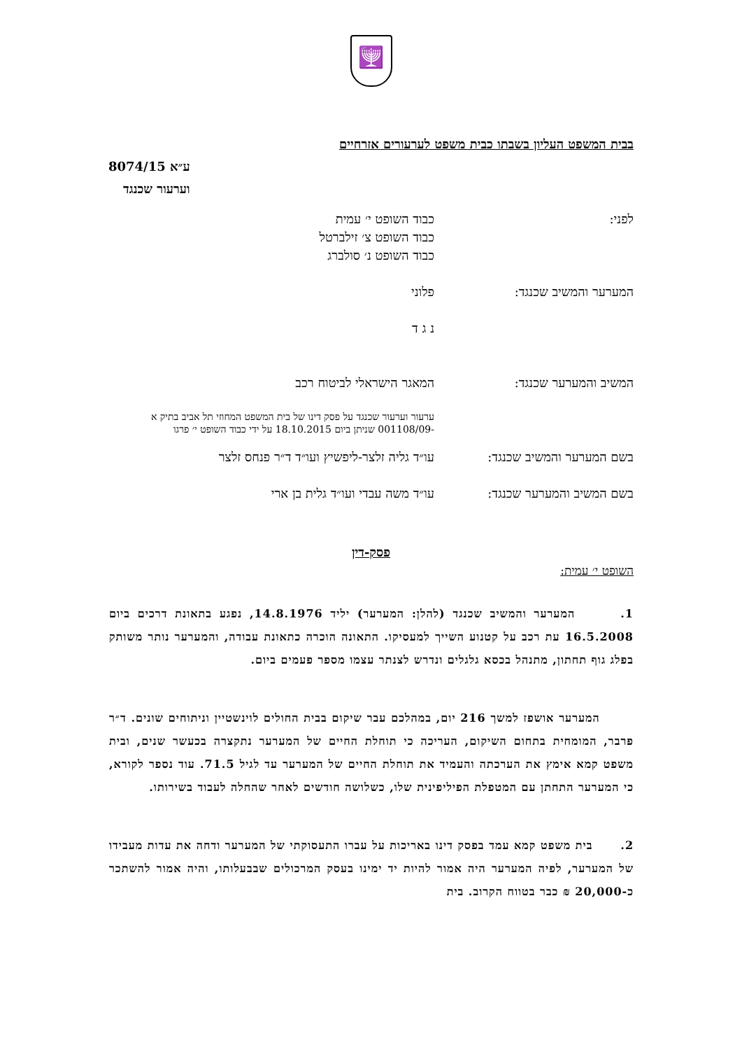🕎
בבית המשפט העליון בשבתו כבית משפט לערעורים אזרחיים
ע״א 8074/15
וערעור שכנגד
| לפני: | כבוד השופט י׳ עמית כבוד השופט צ׳ זילברטל כבוד השופט נ׳ סולברג |
| המערער והמשיב שכנגד: | פלוני |
| | נ ג ד |
| המשיב והמערער שכנגד: | המאגר הישראלי לביטוח רכב |
| | ערעור וערעור שכנגד על פסק דינו של בית המשפט המחוזי תל אביב בתיק א -001108/09 שניתן ביום 18.10.2015 על ידי כבוד השופט י׳ פרגו |
| בשם המערער והמשיב שכנגד: | עו״ד גליה זלצר-ליפשיץ ועו״ד ד״ר פנחס זלצר |
| בשם המשיב והמערער שכנגד: | עו״ד משה עבדי ועו״ד גלית בן ארי |
פסק-דין
השופט י׳ עמית:
1. המערער והמשיב שכנגד (להלן: המערער) יליד 14.8.1976, נפגע בתאונת דרכים ביום 16.5.2008 עת רכב על קטנוע השייך למעסיקו. התאונה הוכרה כתאונת עבודה, והמערער נותר משותק בפלג גוף תחתון, מתנהל בכסא גלגלים ונדרש לצנתר עצמו מספר פעמים ביום.
המערער אושפז למשך 216 יום, במהלכם עבר שיקום בבית החולים לוינשטיין וניתוחים שונים. ד״ר פרבר, המומחית בתחום השיקום, העריכה כי תוחלת החיים של המערער נתקצרה בכעשר שנים, ובית משפט קמא אימץ את הערכתה והעמיד את תוחלת החיים של המערער עד לגיל 71.5. עוד נספר לקורא, כי המערער התחתן עם המטפלת הפיליפינית שלו, כשלושה חודשים לאחר שהחלה לעבוד בשירותו.
2. בית משפט קמא עמד בפסק דינו באריכות על עברו התעסוקתי של המערער ודחה את עדות מעבידו של המערער, לפיה המערער היה אמור להיות יד ימינו בעסק המרכולים שבבעלותו, והיה אמור להשתכר כ-20,000 ₪ כבר בטווח הקרוב. בית